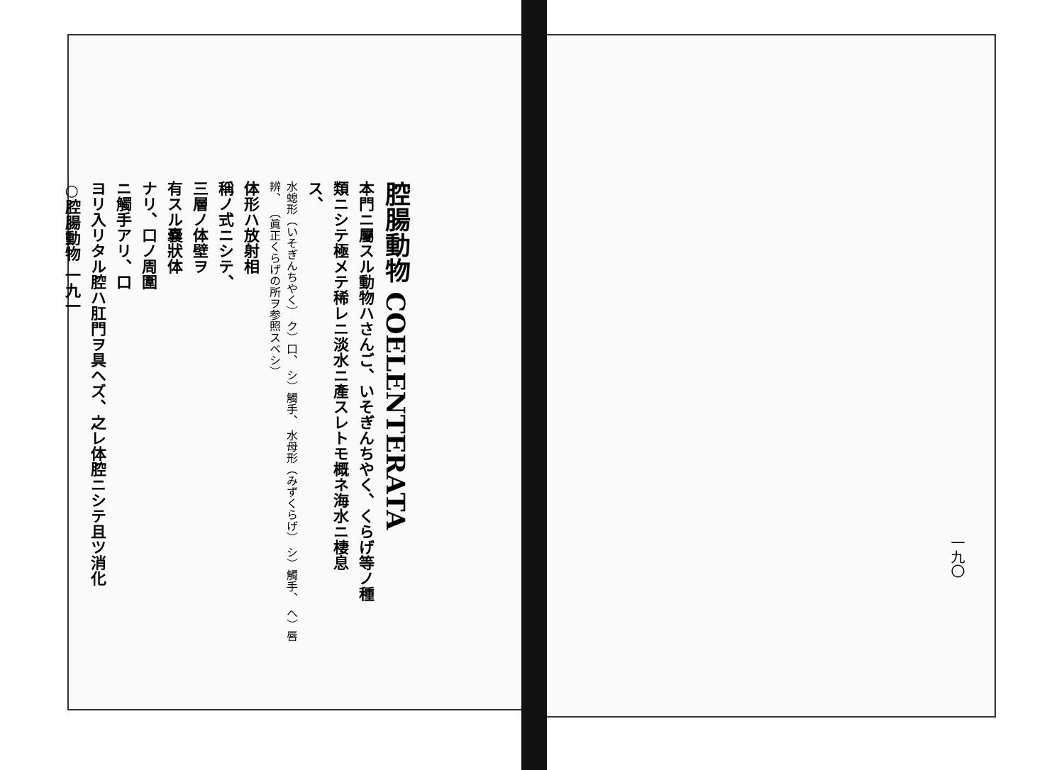腔腸動物 COELENTERATA
本門ニ屬スル動物ハさんご、いそぎんちやく、くらげ等ノ種
類ニシテ極メテ稀レニ淡水ニ產スレトモ概ネ海水ニ棲息
ス、
水螅形（いそぎんちやく） ク）口、 シ）觸手、 水母形（みずくらげ） シ）觸手、 ヘ）唇辨、 （眞正くらげの所ヲ参照スベシ）
体形ハ放射相
稱ノ式ニシテ、
三層ノ体壁ヲ
有スル嚢狀体
ナリ、口ノ周圍
ニ觸手アリ、口
ヨリ入リタル腔ハ肛門ヲ具ヘズ、之レ体腔ニシテ且ツ消化
○腔腸動物 一九一
一九〇